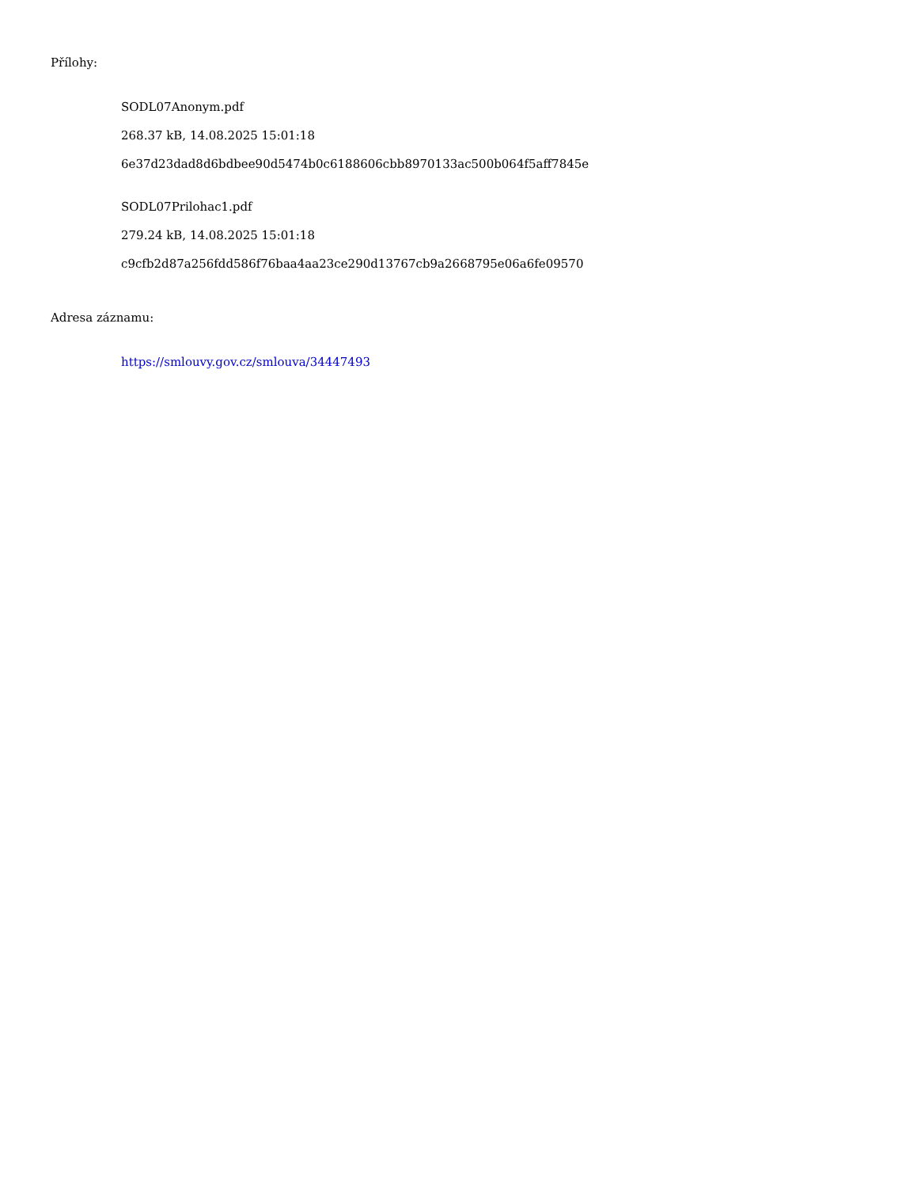Přílohy:
SODL07Anonym.pdf
268.37 kB, 14.08.2025 15:01:18
6e37d23dad8d6bdbee90d5474b0c6188606cbb8970133ac500b064f5aff7845e
SODL07Prilohac1.pdf
279.24 kB, 14.08.2025 15:01:18
c9cfb2d87a256fdd586f76baa4aa23ce290d13767cb9a2668795e06a6fe09570
Adresa záznamu:
https://smlouvy.gov.cz/smlouva/34447493